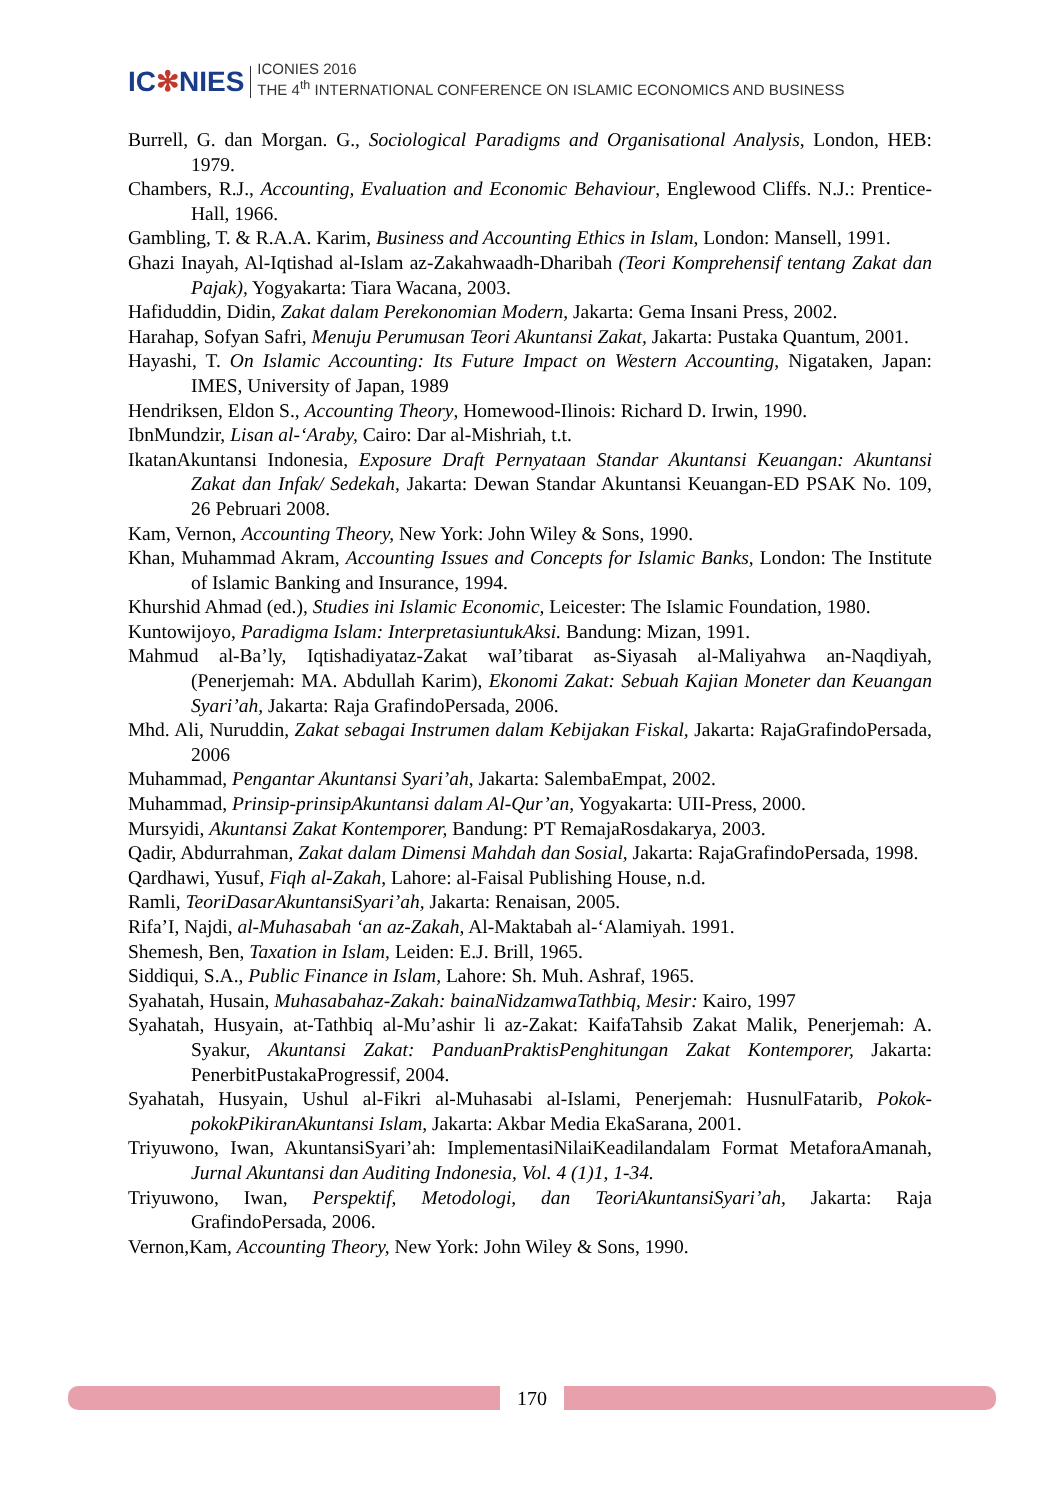IC✻NIES
ICONIES 2016
THE 4<sup>th</sup> INTERNATIONAL CONFERENCE ON ISLAMIC ECONOMICS AND BUSINESS
Burrell, G. dan Morgan. G., Sociological Paradigms and Organisational Analysis, London, HEB: 1979.
Chambers, R.J., Accounting, Evaluation and Economic Behaviour, Englewood Cliffs. N.J.: Prentice-Hall, 1966.
Gambling, T. & R.A.A. Karim, Business and Accounting Ethics in Islam, London: Mansell, 1991.
Ghazi Inayah, Al-Iqtishad al-Islam az-Zakahwaadh-Dharibah (Teori Komprehensif tentang Zakat dan Pajak), Yogyakarta: Tiara Wacana, 2003.
Hafiduddin, Didin, Zakat dalam Perekonomian Modern, Jakarta: Gema Insani Press, 2002.
Harahap, Sofyan Safri, Menuju Perumusan Teori Akuntansi Zakat, Jakarta: Pustaka Quantum, 2001.
Hayashi, T. On Islamic Accounting: Its Future Impact on Western Accounting, Nigataken, Japan: IMES, University of Japan, 1989
Hendriksen, Eldon S., Accounting Theory, Homewood-Ilinois: Richard D. Irwin, 1990.
IbnMundzir, Lisan al-‘Araby, Cairo: Dar al-Mishriah, t.t.
IkatanAkuntansi Indonesia, Exposure Draft Pernyataan Standar Akuntansi Keuangan: Akuntansi Zakat dan Infak/ Sedekah, Jakarta: Dewan Standar Akuntansi Keuangan-ED PSAK No. 109, 26 Pebruari 2008.
Kam, Vernon, Accounting Theory, New York: John Wiley & Sons, 1990.
Khan, Muhammad Akram, Accounting Issues and Concepts for Islamic Banks, London: The Institute of Islamic Banking and Insurance, 1994.
Khurshid Ahmad (ed.), Studies ini Islamic Economic, Leicester: The Islamic Foundation, 1980.
Kuntowijoyo, Paradigma Islam: InterpretasiuntukAksi. Bandung: Mizan, 1991.
Mahmud al-Ba’ly, Iqtishadiyataz-Zakat waI’tibarat as-Siyasah al-Maliyahwa an-Naqdiyah, (Penerjemah: MA. Abdullah Karim), Ekonomi Zakat: Sebuah Kajian Moneter dan Keuangan Syari’ah, Jakarta: Raja GrafindoPersada, 2006.
Mhd. Ali, Nuruddin, Zakat sebagai Instrumen dalam Kebijakan Fiskal, Jakarta: RajaGrafindoPersada, 2006
Muhammad, Pengantar Akuntansi Syari’ah, Jakarta: SalembaEmpat, 2002.
Muhammad, Prinsip-prinsipAkuntansi dalam Al-Qur’an, Yogyakarta: UII-Press, 2000.
Mursyidi, Akuntansi Zakat Kontemporer, Bandung: PT RemajaRosdakarya, 2003.
Qadir, Abdurrahman, Zakat dalam Dimensi Mahdah dan Sosial, Jakarta: RajaGrafindoPersada, 1998.
Qardhawi, Yusuf, Fiqh al-Zakah, Lahore: al-Faisal Publishing House, n.d.
Ramli, TeoriDasarAkuntansiSyari’ah, Jakarta: Renaisan, 2005.
Rifa’I, Najdi, al-Muhasabah ‘an az-Zakah, Al-Maktabah al-‘Alamiyah. 1991.
Shemesh, Ben, Taxation in Islam, Leiden: E.J. Brill, 1965.
Siddiqui, S.A., Public Finance in Islam, Lahore: Sh. Muh. Ashraf, 1965.
Syahatah, Husain, Muhasabahaz-Zakah: bainaNidzamwaTathbiq, Mesir: Kairo, 1997
Syahatah, Husyain, at-Tathbiq al-Mu’ashir li az-Zakat: KaifaTahsib Zakat Malik, Penerjemah: A. Syakur, Akuntansi Zakat: PanduanPraktisPenghitungan Zakat Kontemporer, Jakarta: PenerbitPustakaProgressif, 2004.
Syahatah, Husyain, Ushul al-Fikri al-Muhasabi al-Islami, Penerjemah: HusnulFatarib, Pokok-pokokPikiranAkuntansi Islam, Jakarta: Akbar Media EkaSarana, 2001.
Triyuwono, Iwan, AkuntansiSyari’ah: ImplementasiNilaiKeadilandalam Format MetaforaAmanah, Jurnal Akuntansi dan Auditing Indonesia, Vol. 4 (1)1, 1-34.
Triyuwono, Iwan, Perspektif, Metodologi, dan TeoriAkuntansiSyari’ah, Jakarta: Raja GrafindoPersada, 2006.
Vernon,Kam, Accounting Theory, New York: John Wiley & Sons, 1990.
170